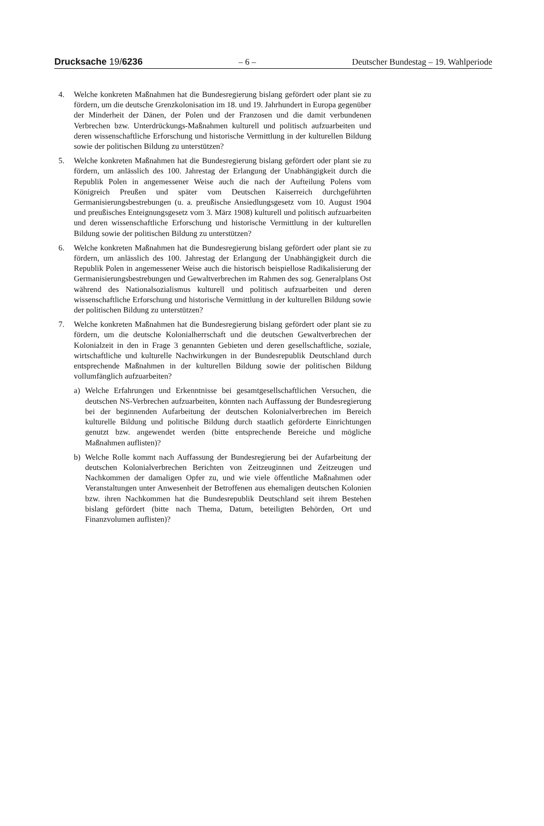Drucksache 19/6236 – 6 – Deutscher Bundestag – 19. Wahlperiode
4. Welche konkreten Maßnahmen hat die Bundesregierung bislang gefördert oder plant sie zu fördern, um die deutsche Grenzkolonisation im 18. und 19. Jahrhundert in Europa gegenüber der Minderheit der Dänen, der Polen und der Franzosen und die damit verbundenen Verbrechen bzw. Unterdrückungs-Maßnahmen kulturell und politisch aufzuarbeiten und deren wissenschaftliche Erforschung und historische Vermittlung in der kulturellen Bildung sowie der politischen Bildung zu unterstützen?
5. Welche konkreten Maßnahmen hat die Bundesregierung bislang gefördert oder plant sie zu fördern, um anlässlich des 100. Jahrestag der Erlangung der Unabhängigkeit durch die Republik Polen in angemessener Weise auch die nach der Aufteilung Polens vom Königreich Preußen und später vom Deutschen Kaiserreich durchgeführten Germanisierungsbestrebungen (u. a. preußische Ansiedlungsgesetz vom 10. August 1904 und preußisches Enteignungsgesetz vom 3. März 1908) kulturell und politisch aufzuarbeiten und deren wissenschaftliche Erforschung und historische Vermittlung in der kulturellen Bildung sowie der politischen Bildung zu unterstützen?
6. Welche konkreten Maßnahmen hat die Bundesregierung bislang gefördert oder plant sie zu fördern, um anlässlich des 100. Jahrestag der Erlangung der Unabhängigkeit durch die Republik Polen in angemessener Weise auch die historisch beispiellose Radikalisierung der Germanisierungsbestrebungen und Gewaltverbrechen im Rahmen des sog. Generalplans Ost während des Nationalsozialismus kulturell und politisch aufzuarbeiten und deren wissenschaftliche Erforschung und historische Vermittlung in der kulturellen Bildung sowie der politischen Bildung zu unterstützen?
7. Welche konkreten Maßnahmen hat die Bundesregierung bislang gefördert oder plant sie zu fördern, um die deutsche Kolonialherrschaft und die deutschen Gewaltverbrechen der Kolonialzeit in den in Frage 3 genannten Gebieten und deren gesellschaftliche, soziale, wirtschaftliche und kulturelle Nachwirkungen in der Bundesrepublik Deutschland durch entsprechende Maßnahmen in der kulturellen Bildung sowie der politischen Bildung vollumfänglich aufzuarbeiten?
a) Welche Erfahrungen und Erkenntnisse bei gesamtgesellschaftlichen Versuchen, die deutschen NS-Verbrechen aufzuarbeiten, könnten nach Auffassung der Bundesregierung bei der beginnenden Aufarbeitung der deutschen Kolonialverbrechen im Bereich kulturelle Bildung und politische Bildung durch staatlich geförderte Einrichtungen genutzt bzw. angewendet werden (bitte entsprechende Bereiche und mögliche Maßnahmen auflisten)?
b) Welche Rolle kommt nach Auffassung der Bundesregierung bei der Aufarbeitung der deutschen Kolonialverbrechen Berichten von Zeitzeuginnen und Zeitzeugen und Nachkommen der damaligen Opfer zu, und wie viele öffentliche Maßnahmen oder Veranstaltungen unter Anwesenheit der Betroffenen aus ehemaligen deutschen Kolonien bzw. ihren Nachkommen hat die Bundesrepublik Deutschland seit ihrem Bestehen bislang gefördert (bitte nach Thema, Datum, beteiligten Behörden, Ort und Finanzvolumen auflisten)?